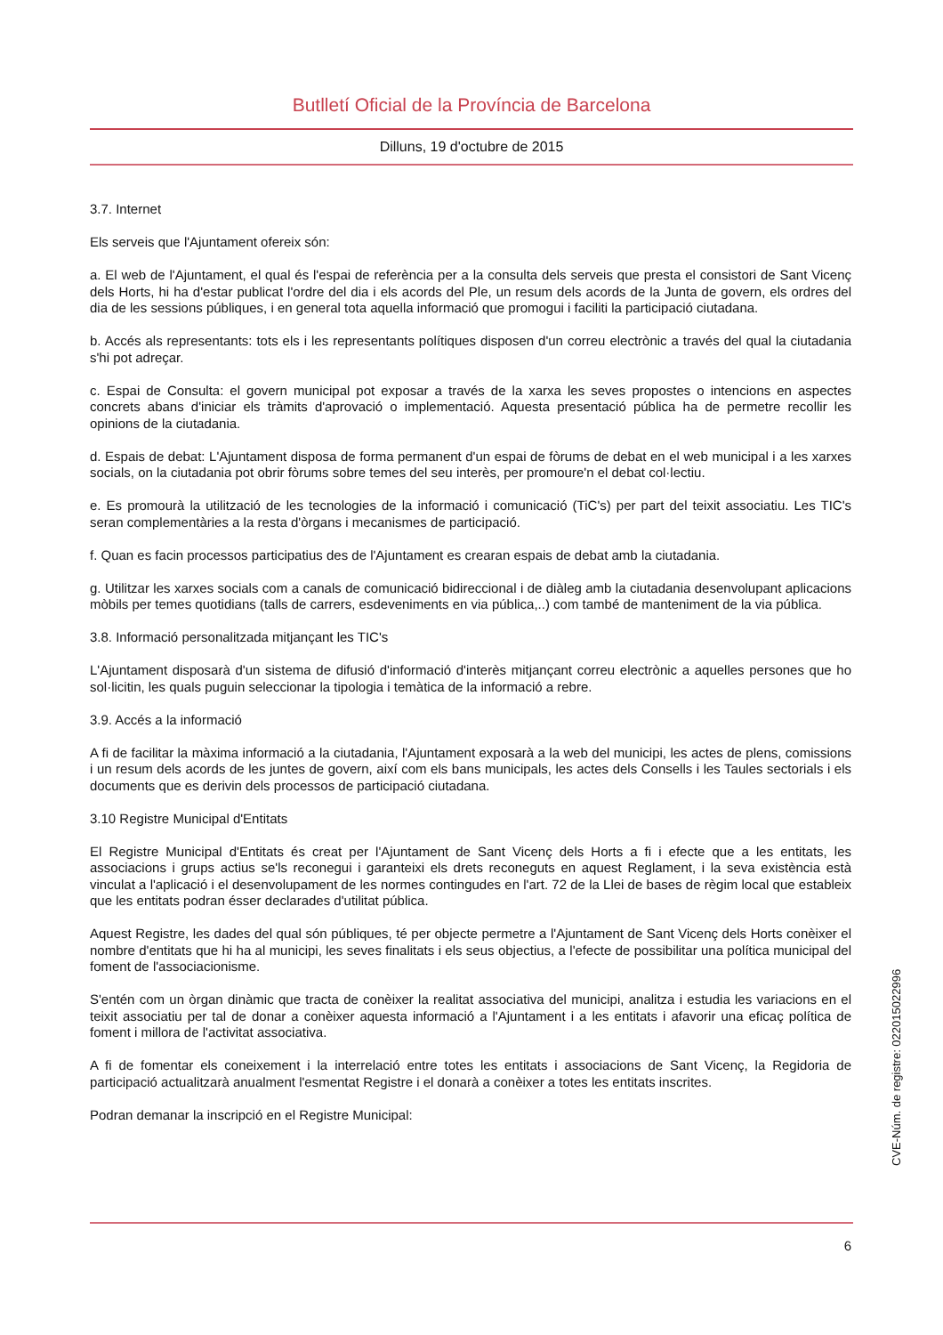Butlletí Oficial de la Província de Barcelona
Dilluns, 19 d'octubre de 2015
3.7. Internet
Els serveis que l'Ajuntament ofereix són:
a. El web de l'Ajuntament, el qual és l'espai de referència per a la consulta dels serveis que presta el consistori de Sant Vicenç dels Horts, hi ha d'estar publicat l'ordre del dia i els acords del Ple, un resum dels acords de la Junta de govern, els ordres del dia de les sessions públiques, i en general tota aquella informació que promogui i faciliti la participació ciutadana.
b. Accés als representants: tots els i les representants polítiques disposen d'un correu electrònic a través del qual la ciutadania s'hi pot adreçar.
c. Espai de Consulta: el govern municipal pot exposar a través de la xarxa les seves propostes o intencions en aspectes concrets abans d'iniciar els tràmits d'aprovació o implementació. Aquesta presentació pública ha de permetre recollir les opinions de la ciutadania.
d. Espais de debat: L'Ajuntament disposa de forma permanent d'un espai de fòrums de debat en el web municipal i a les xarxes socials, on la ciutadania pot obrir fòrums sobre temes del seu interès, per promoure'n el debat col·lectiu.
e. Es promourà la utilització de les tecnologies de la informació i comunicació (TiC's) per part del teixit associatiu. Les TIC's seran complementàries a la resta d'òrgans i mecanismes de participació.
f. Quan es facin processos participatius des de l'Ajuntament es crearan espais de debat amb la ciutadania.
g. Utilitzar les xarxes socials com a canals de comunicació bidireccional i de diàleg amb la ciutadania desenvolupant aplicacions mòbils per temes quotidians (talls de carrers, esdeveniments en via pública,..) com també de manteniment de la via pública.
3.8. Informació personalitzada mitjançant les TIC's
L'Ajuntament disposarà d'un sistema de difusió d'informació d'interès mitjançant correu electrònic a aquelles persones que ho sol·licitin, les quals puguin seleccionar la tipologia i temàtica de la informació a rebre.
3.9. Accés a la informació
A fi de facilitar la màxima informació a la ciutadania, l'Ajuntament exposarà a la web del municipi, les actes de plens, comissions i un resum dels acords de les juntes de govern, així com els bans municipals, les actes dels Consells i les Taules sectorials i els documents que es derivin dels processos de participació ciutadana.
3.10 Registre Municipal d'Entitats
El Registre Municipal d'Entitats és creat per l'Ajuntament de Sant Vicenç dels Horts a fi i efecte que a les entitats, les associacions i grups actius se'ls reconegui i garanteixi els drets reconeguts en aquest Reglament, i la seva existència està vinculat a l'aplicació i el desenvolupament de les normes contingudes en l'art. 72 de la Llei de bases de règim local que estableix que les entitats podran ésser declarades d'utilitat pública.
Aquest Registre, les dades del qual són públiques, té per objecte permetre a l'Ajuntament de Sant Vicenç dels Horts conèixer el nombre d'entitats que hi ha al municipi, les seves finalitats i els seus objectius, a l'efecte de possibilitar una política municipal del foment de l'associacionisme.
S'entén com un òrgan dinàmic que tracta de conèixer la realitat associativa del municipi, analitza i estudia les variacions en el teixit associatiu per tal de donar a conèixer aquesta informació a l'Ajuntament i a les entitats i afavorir una eficaç política de foment i millora de l'activitat associativa.
A fi de fomentar els coneixement i la interrelació entre totes les entitats i associacions de Sant Vicenç, la Regidoria de participació actualitzarà anualment l'esmentat Registre i el donarà a conèixer a totes les entitats inscrites.
Podran demanar la inscripció en el Registre Municipal:
CVE-Núm. de registre: 022015022996
6